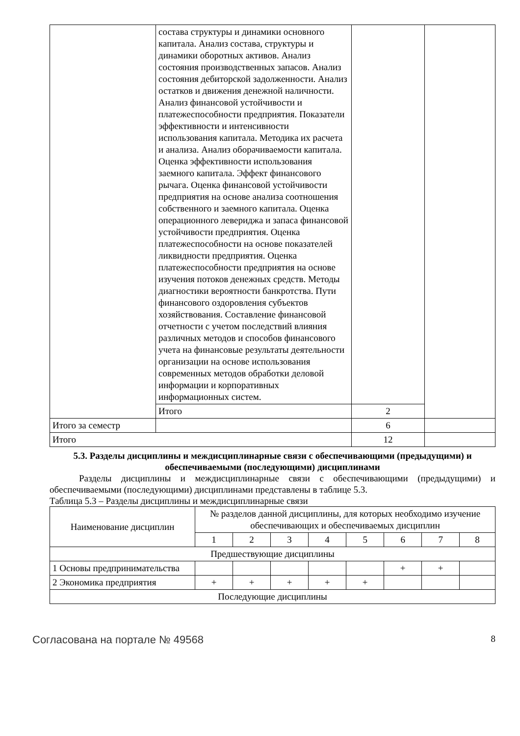| | состава структуры и динамики основного капитала. Анализ состава, структуры и динамики оборотных активов. Анализ состояния производственных запасов. Анализ состояния дебиторской задолженности. Анализ остатков и движения денежной наличности. Анализ финансовой устойчивости и платежеспособности предприятия. Показатели эффективности и интенсивности использования капитала. Методика их расчета и анализа. Анализ оборачиваемости капитала. Оценка эффективности использования заемного капитала. Эффект финансового рычага. Оценка финансовой устойчивости предприятия на основе анализа соотношения собственного и заемного капитала. Оценка операционного левериджа и запаса финансовой устойчивости предприятия. Оценка платежеспособности на основе показателей ликвидности предприятия. Оценка платежеспособности предприятия на основе изучения потоков денежных средств. Методы диагностики вероятности банкротства. Пути финансового оздоровления субъектов хозяйствования. Составление финансовой отчетности с учетом последствий влияния различных методов и способов финансового учета на финансовые результаты деятельности организации на основе использования современных методов обработки деловой информации и корпоративных информационных систем. | | |
| | Итого | 2 | |
| Итого за семестр | | 6 | |
| Итого | | 12 | |
5.3. Разделы дисциплины и междисциплинарные связи с обеспечивающими (предыдущими) и обеспечиваемыми (последующими) дисциплинами
Разделы дисциплины и междисциплинарные связи с обеспечивающими (предыдущими) и обеспечиваемыми (последующими) дисциплинами представлены в таблице 5.3.
Таблица 5.3 – Разделы дисциплины и междисциплинарные связи
| Наименование дисциплин | № разделов данной дисциплины, для которых необходимо изучение обеспечивающих и обеспечиваемых дисциплин | | | | | | | |
| --- | --- | --- | --- | --- | --- | --- | --- | --- |
| | 1 | 2 | 3 | 4 | 5 | 6 | 7 | 8 |
| Предшествующие дисциплины | | | | | | | | |
| 1 Основы предпринимательства | | | | | | + | + | |
| 2 Экономика предприятия | + | + | + | + | + | | | |
| Последующие дисциплины | | | | | | | | |
Согласована на портале № 49568 8